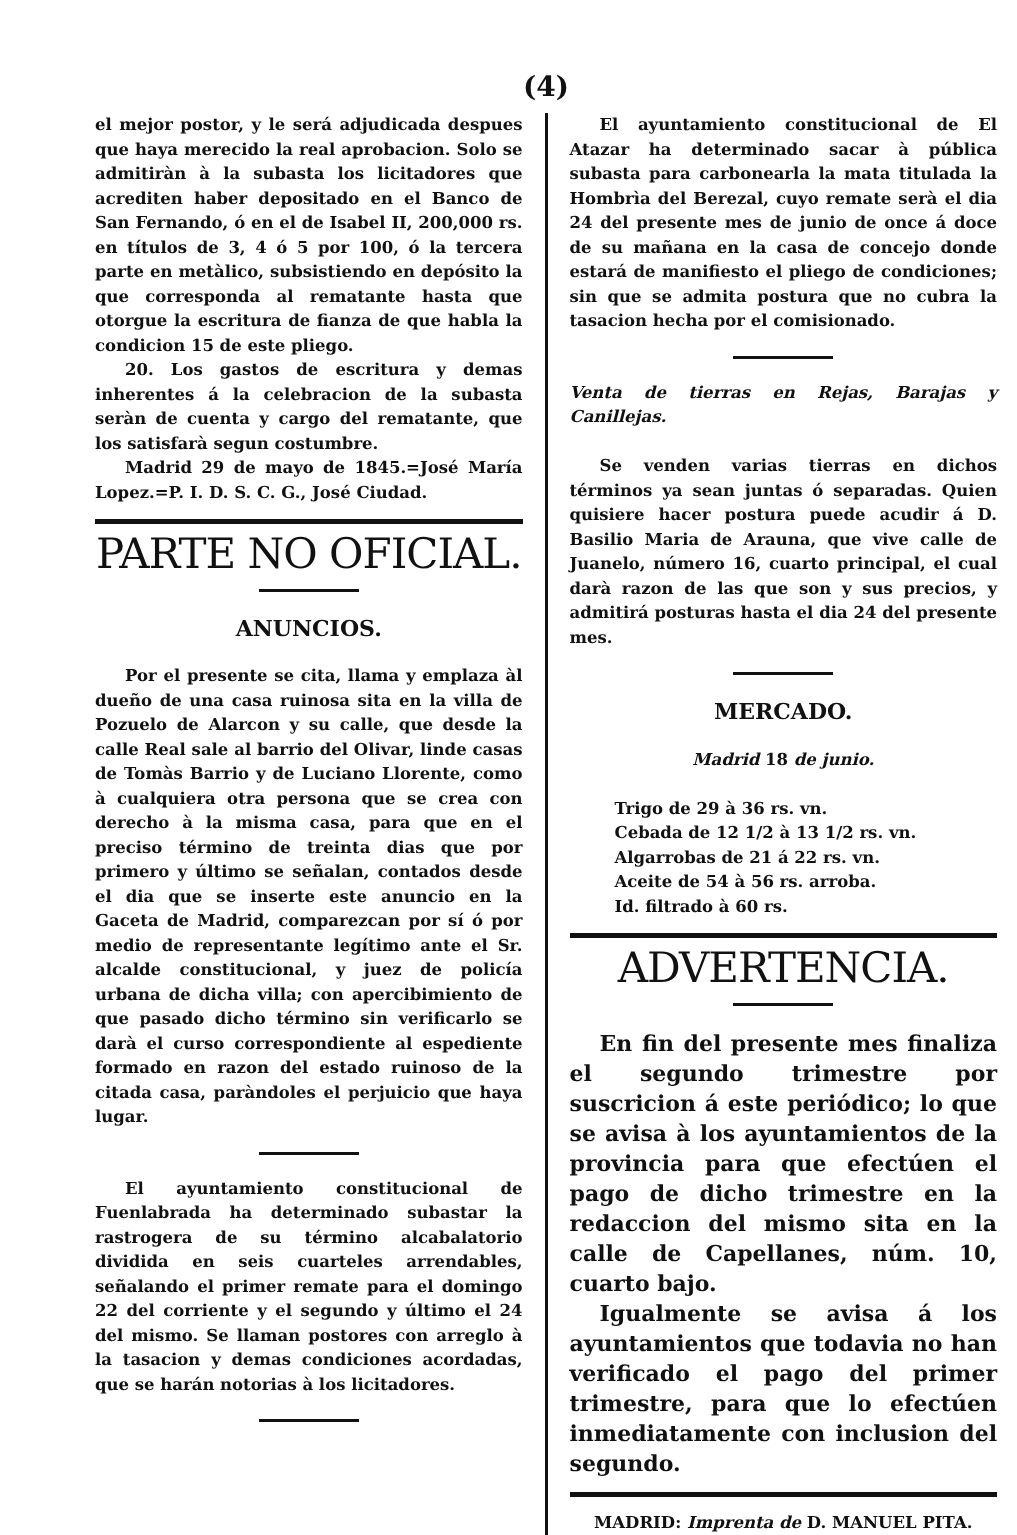(4)
el mejor postor, y le será adjudicada despues que haya merecido la real aprobacion. Solo se admitiràn à la subasta los licitadores que acrediten haber depositado en el Banco de San Fernando, ó en el de Isabel II, 200,000 rs. en títulos de 3, 4 ó 5 por 100, ó la tercera parte en metàlico, subsistiendo en depósito la que corresponda al rematante hasta que otorgue la escritura de fianza de que habla la condicion 15 de este pliego.
20. Los gastos de escritura y demas inherentes á la celebracion de la subasta seràn de cuenta y cargo del rematante, que los satisfarà segun costumbre.
Madrid 29 de mayo de 1845.=José María Lopez.=P. I. D. S. C. G., José Ciudad.
PARTE NO OFICIAL.
ANUNCIOS.
Por el presente se cita, llama y emplaza àl dueño de una casa ruinosa sita en la villa de Pozuelo de Alarcon y su calle, que desde la calle Real sale al barrio del Olivar, linde casas de Tomàs Barrio y de Luciano Llorente, como à cualquiera otra persona que se crea con derecho à la misma casa, para que en el preciso término de treinta dias que por primero y último se señalan, contados desde el dia que se inserte este anuncio en la Gaceta de Madrid, comparezcan por sí ó por medio de representante legítimo ante el Sr. alcalde constitucional, y juez de policía urbana de dicha villa; con apercibimiento de que pasado dicho término sin verificarlo se darà el curso correspondiente al espediente formado en razon del estado ruinoso de la citada casa, paràndoles el perjuicio que haya lugar.
El ayuntamiento constitucional de Fuenlabrada ha determinado subastar la rastrogera de su término alcabalatorio dividida en seis cuarteles arrendables, señalando el primer remate para el domingo 22 del corriente y el segundo y último el 24 del mismo. Se llaman postores con arreglo à la tasacion y demas condiciones acordadas, que se harán notorias à los licitadores.
El ayuntamiento constitucional de El Atazar ha determinado sacar à pública subasta para carbonearla la mata titulada la Hombrìa del Berezal, cuyo remate serà el dia 24 del presente mes de junio de once á doce de su mañana en la casa de concejo donde estará de manifiesto el pliego de condiciones; sin que se admita postura que no cubra la tasacion hecha por el comisionado.
Venta de tierras en Rejas, Barajas y Canillejas.
Se venden varias tierras en dichos términos ya sean juntas ó separadas. Quien quisiere hacer postura puede acudir á D. Basilio Maria de Arauna, que vive calle de Juanelo, número 16, cuarto principal, el cual darà razon de las que son y sus precios, y admitirá posturas hasta el dia 24 del presente mes.
MERCADO.
Madrid 18 de junio.
Trigo de 29 à 36 rs. vn.
Cebada de 12 1/2 à 13 1/2 rs. vn.
Algarrobas de 21 á 22 rs. vn.
Aceite de 54 à 56 rs. arroba.
Id. filtrado à 60 rs.
ADVERTENCIA.
En fin del presente mes finaliza el segundo trimestre por suscricion á este periódico; lo que se avisa à los ayuntamientos de la provincia para que efectúen el pago de dicho trimestre en la redaccion del mismo sita en la calle de Capellanes, núm. 10, cuarto bajo.
Igualmente se avisa á los ayuntamientos que todavia no han verificado el pago del primer trimestre, para que lo efectúen inmediatamente con inclusion del segundo.
MADRID: Imprenta de D. MANUEL PITA.